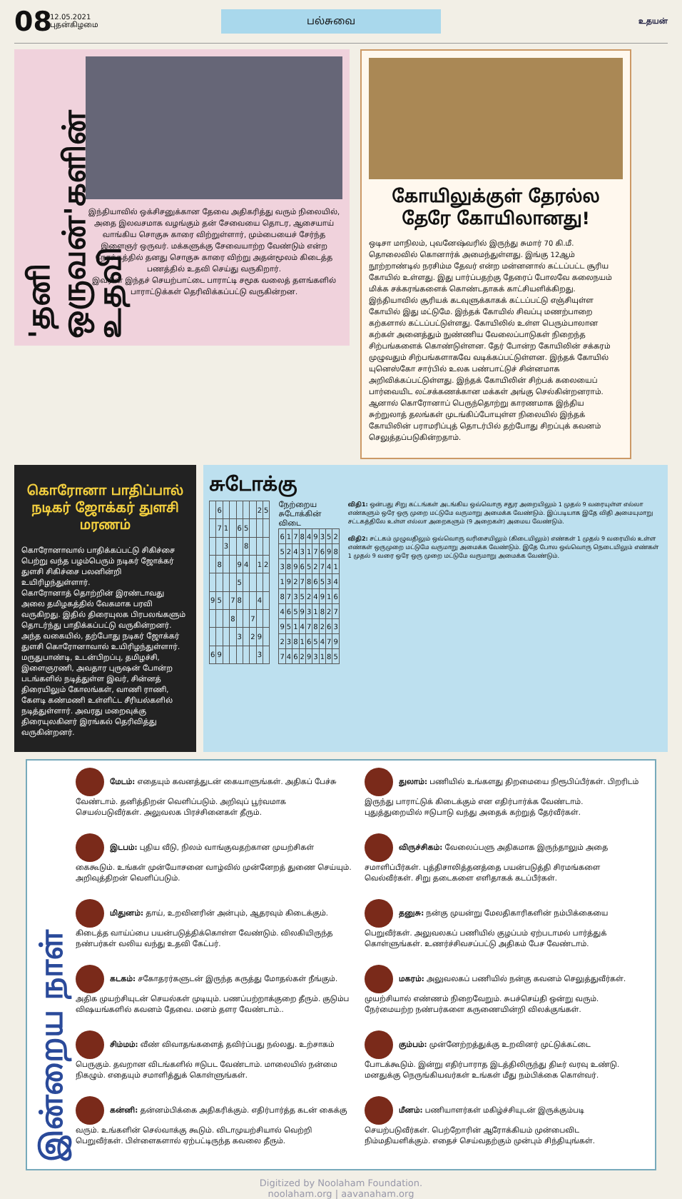08
12.05.2021
புதன்கிழமை
பல்சுவை
உதயன்
'தனி ஒருவன்'களின் உதவி
இந்தியாவில் ஒக்சிசனுக்கான தேவை அதிகரித்து வரும் நிலையில், அதை இலவசமாக வழங்கும் தன் சேவையை தொடர, ஆசையாய் வாங்கிய சொகுசு காரை விற்றுள்ளார், மும்பையைச் சேர்ந்த இளைஞர் ஒருவர். மக்களுக்கு சேவையாற்ற வேண்டும் என்ற நோக்கத்தில் தனது சொகுசு காரை விற்று அதன்மூலம் கிடைத்த பணத்தில் உதவி செய்து வருகிறார்.
இவரின் இந்தச் செயற்பாட்டை பாராட்டி சமூக வலைத் தளங்களில் பாராட்டுக்கள் தெரிவிக்கப்பட்டு வருகின்றன.
கோயிலுக்குள் தேரல்ல தேரே கோயிலானது!
ஒடிசா மாநிலம், புவனேஷ்வரில் இருந்து சுமார் 70 கி.மீ. தொலைவில் கொனார்க் அமைந்துள்ளது. இங்கு 12ஆம் நூற்றாண்டில் நரசிம்ம தேவர் என்ற மன்னனால் கட்டப்பட்ட சூரிய கோயில் உள்ளது. இது பார்ப்பதற்கு தேரைப் போலவே கலைநயம் மிக்க சக்கரங்களைக் கொண்டதாகக் காட்சியளிக்கிறது. இந்தியாவில் சூரியக் கடவுளுக்காகக் கட்டப்பட்டு எஞ்சியுள்ள கோயில் இது மட்டுமே. இந்தக் கோயில் சிவப்பு மணற்பாறை கற்களால் கட்டப்பட்டுள்ளது. கோயிலில் உள்ள பெரும்பாலான கற்கள் அனைத்தும் நுண்ணிய வேலைப்பாடுகள் நிறைந்த சிற்பங்களைக் கொண்டுள்ளன. தேர் போன்ற கோயிலின் சக்கரம் முழுவதும் சிற்பங்களாகவே வடிக்கப்பட்டுள்ளன. இந்தக் கோயில் யுனெஸ்கோ சார்பில் உலக பண்பாட்டுச் சின்னமாக அறிவிக்கப்பட்டுள்ளது. இந்தக் கோயிலின் சிற்பக் கலையைப் பார்வையிட லட்சக்கணக்கான மக்கள் அங்கு செல்கின்றனராம். ஆனால் கொரோனாப் பெருந்தொற்று காரணமாக இந்திய சுற்றுலாத் தலங்கள் முடங்கிப்போயுள்ள நிலையில் இந்தக் கோயிலின் பராமரிப்புத் தொடர்பில் தற்போது சிறப்புக் கவனம் செலுத்தப்படுகின்றதாம்.
கொரோனா பாதிப்பால் நடிகர் ஜோக்கர் துளசி மரணம்
கொரோனாவால் பாதிக்கப்பட்டு சிகிச்சை பெற்று வந்த பழம்பெரும் நடிகர் ஜோக்கர் துளசி சிகிச்சை பலனின்றி உயிரிழந்துள்ளார்.
கொரோனாத் தொற்றின் இரண்டாவது அலை தமிழகத்தில் வேகமாக பரவி வருகிறது. இதில் திரையுலக பிரபலங்களும் தொடர்ந்து பாதிக்கப்பட்டு வருகின்றனர். அந்த வகையில், தற்போது நடிகர் ஜோக்கர் துளசி கொரோனாவால் உயிரிழந்துள்ளார்.
மருதுபாண்டி, உடன்பிறப்பு, தமிழச்சி, இளைஞரணி, அவதார புருஷன் போன்ற படங்களில் நடித்துள்ள இவர், சின்னத் திரையிலும் கோலங்கள், வாணி ராணி, கேளடி கண்மணி உள்ளிட்ட சீரியல்களில் நடித்துள்ளார். அவரது மறைவுக்கு திரையுலகினர் இரங்கல் தெரிவித்து வருகின்றனர்.
சுடோக்கு
| | 6 | | | | | | 2 | 5 |
| | 7 | 1 | | 6 | 5 | | | |
| | | 3 | | | 8 | | | |
| | 8 | | | 9 | 4 | | 1 | 2 |
| | | | | 5 | | | | |
| 9 | 5 | | 7 | 8 | | | 4 | |
| | | | 8 | | | 7 | | |
| | | | | 3 | | 2 | 9 | |
| 6 | 9 | | | | | | 3 | |
நேற்றைய சுடோக்கின் விடை
| 6 | 1 | 7 | 8 | 4 | 9 | 3 | 5 | 2 |
| 5 | 2 | 4 | 3 | 1 | 7 | 6 | 9 | 8 |
| 3 | 8 | 9 | 6 | 5 | 2 | 7 | 4 | 1 |
| 1 | 9 | 2 | 7 | 8 | 6 | 5 | 3 | 4 |
| 8 | 7 | 3 | 5 | 2 | 4 | 9 | 1 | 6 |
| 4 | 6 | 5 | 9 | 3 | 1 | 8 | 2 | 7 |
| 9 | 5 | 1 | 4 | 7 | 8 | 2 | 6 | 3 |
| 2 | 3 | 8 | 1 | 6 | 5 | 4 | 7 | 9 |
| 7 | 4 | 6 | 2 | 9 | 3 | 1 | 8 | 5 |
விதி1: ஒன்பது சிறு கட்டங்கள் அடங்கிய ஒவ்வொரு சதுர அறையிலும் 1 முதல் 9 வரையுள்ள எல்லா எண்களும் ஒரே ஒரு முறை மட்டுமே வருமாறு அமைக்க வேண்டும். இப்படியாக இதே விதி அமையுமாறு சட்டகத்திலே உள்ள எல்லா அறைகளும் (9 அறைகள்) அமைய வேண்டும்.
விதி2: சட்டகம் முழுவதிலும் ஒவ்வொரு வரிசையிலும் (கிடையிலும்) எண்கள் 1 முதல் 9 வரையில் உள்ள எண்கள் ஒருமுறை மட்டுமே வருமாறு அமைக்க வேண்டும். இதே போல ஒவ்வொரு நெடையிலும் எண்கள் 1 முதல் 9 வரை ஒரே ஒரு முறை மட்டுமே வருமாறு அமைக்க வேண்டும்.
இன்றைய நாள்
மேடம்: எதையும் கவனத்துடன் கையாளுங்கள். அதிகப் பேச்சு வேண்டாம். தனித்திறன் வெளிப்படும். அறிவுப் பூர்வமாக செயல்படுவீர்கள். அலுவலக பிரச்சினைகள் தீரும்.
இடபம்: புதிய வீடு, நிலம் வாங்குவதற்கான முயற்சிகள் கைகூடும். உங்கள் முன்யோசனை வாழ்வில் முன்னேறத் துணை செய்யும். அறிவுத்திறன் வெளிப்படும்.
மிதுனம்: தாய், உறவினரின் அன்பும், ஆதரவும் கிடைக்கும். கிடைத்த வாய்ப்பை பயன்படுத்திக்கொள்ள வேண்டும். விலகியிருந்த நண்பர்கள் வலிய வந்து உதவி கேட்பர்.
கடகம்: சகோதரர்களுடன் இருந்த கருத்து மோதல்கள் நீங்கும். அதிக முயற்சியுடன் செயல்கள் முடியும். பணப்பற்றாக்குறை தீரும். குடும்ப விஷயங்களில் கவனம் தேவை. மனம் தளர வேண்டாம்..
சிம்மம்: வீண் விவாதங்களைத் தவிர்ப்பது நல்லது. உற்சாகம் பெருகும். தவறான விடங்களில் ஈடுபட வேண்டாம். மாலையில் நன்மை நிகழும். எதையும் சமாளித்துக் கொள்ளுங்கள்.
கன்னி: தன்னம்பிக்கை அதிகரிக்கும். எதிர்பார்த்த கடன் கைக்கு வரும். உங்களின் செல்வாக்கு கூடும். விடாமுயற்சியால் வெற்றி பெறுவீர்கள். பிள்ளைகளால் ஏற்பட்டிருந்த கவலை தீரும்.
துலாம்: பணியில் உங்களது திறமையை நிரூபிப்பீர்கள். பிறரிடம் இருந்து பாராட்டுக் கிடைக்கும் என எதிர்பார்க்க வேண்டாம். புதுத்துறையில் ஈடுபாடு வந்து அதைக் கற்றுத் தேர்வீர்கள்.
விருச்சிகம்: வேலைப்பளு அதிகமாக இருந்தாலும் அதை சமாளிப்பீர்கள். புத்திசாலித்தனத்தை பயன்படுத்தி சிரமங்களை வெல்வீர்கள். சிறு தடைகளை எளிதாகக் கடப்பீர்கள்.
தனுசு: நன்கு முயன்று மேலதிகாரிகளின் நம்பிக்கையை பெறுவீர்கள். அலுவலகப் பணியில் குழப்பம் ஏற்படாமல் பார்த்துக் கொள்ளுங்கள். உணர்ச்சிவசப்பட்டு அதிகம் பேச வேண்டாம்.
மகரம்: அலுவலகப் பணியில் நன்கு கவனம் செலுத்துவீர்கள். முயற்சியால் எண்ணம் நிறைவேறும். சுபச்செய்தி ஒன்று வரும். நேர்மையற்ற நண்பர்களை கருணையின்றி விலக்குங்கள்.
கும்பம்: முன்னேற்றத்துக்கு உறவினர் முட்டுக்கட்டை போடக்கூடும். இன்று எதிர்பாராத இடத்திலிருந்து திடீர் வரவு உண்டு. மனதுக்கு நெருங்கியவர்கள் உங்கள் மீது நம்பிக்கை கொள்வர்.
மீனம்: பணியாளர்கள் மகிழ்ச்சியுடன் இருக்கும்படி செயற்படுவீர்கள். பெற்றோரின் ஆரோக்கியம் முன்பைவிட நிம்மதியளிக்கும். எதைச் செய்வதற்கும் முன்பும் சிந்தியுங்கள்.
Digitized by Noolaham Foundation.
noolaham.org | aavanaham.org